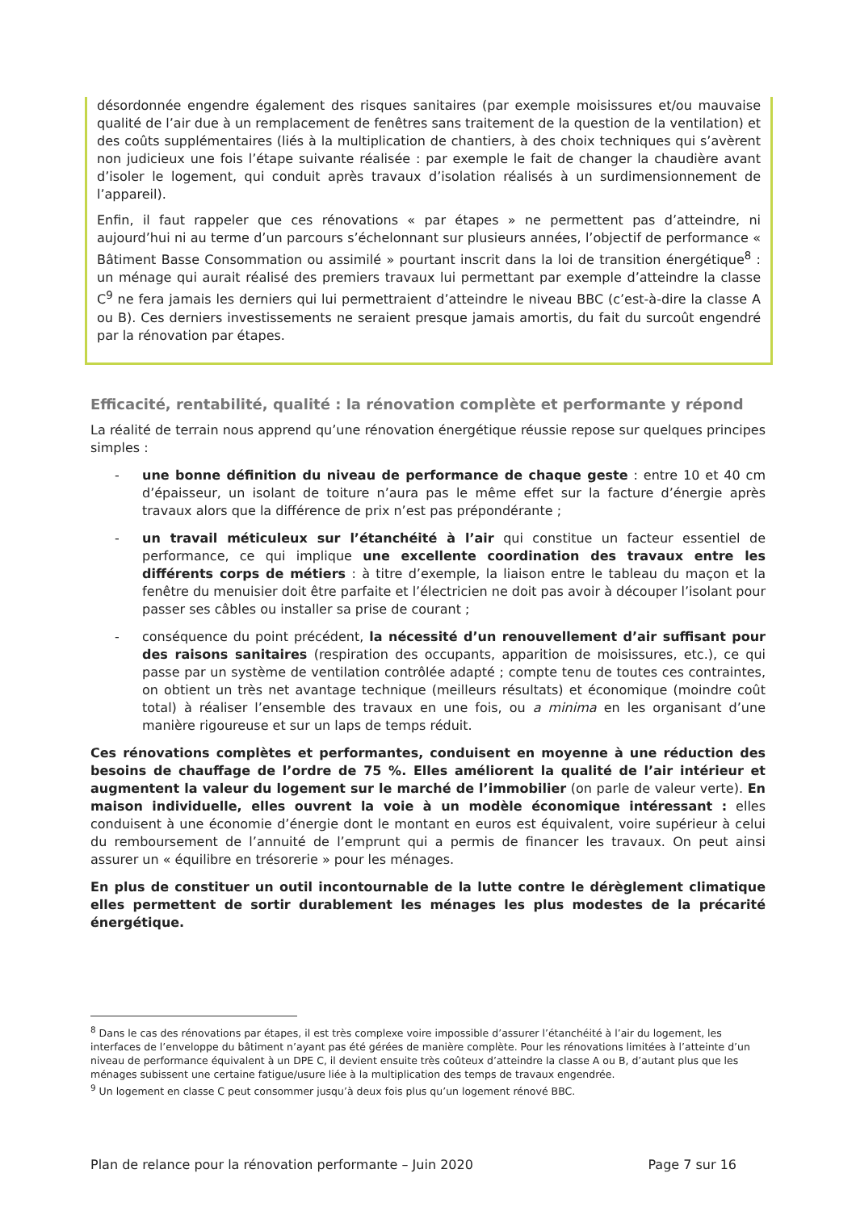désordonnée engendre également des risques sanitaires (par exemple moisissures et/ou mauvaise qualité de l’air due à un remplacement de fenêtres sans traitement de la question de la ventilation) et des coûts supplémentaires (liés à la multiplication de chantiers, à des choix techniques qui s’avèrent non judicieux une fois l’étape suivante réalisée : par exemple le fait de changer la chaudière avant d’isoler le logement, qui conduit après travaux d’isolation réalisés à un surdimensionnement de l’appareil).
Enfin, il faut rappeler que ces rénovations « par étapes » ne permettent pas d’atteindre, ni aujourd’hui ni au terme d’un parcours s’échelonnant sur plusieurs années, l’objectif de performance « Bâtiment Basse Consommation ou assimilé » pourtant inscrit dans la loi de transition énergétique<sup>8</sup> : un ménage qui aurait réalisé des premiers travaux lui permettant par exemple d’atteindre la classe C<sup>9</sup> ne fera jamais les derniers qui lui permettraient d’atteindre le niveau BBC (c’est-à-dire la classe A ou B). Ces derniers investissements ne seraient presque jamais amortis, du fait du surcoût engendré par la rénovation par étapes.
Efficacité, rentabilité, qualité : la rénovation complète et performante y répond
La réalité de terrain nous apprend qu’une rénovation énergétique réussie repose sur quelques principes simples :
- une bonne définition du niveau de performance de chaque geste : entre 10 et 40 cm d’épaisseur, un isolant de toiture n’aura pas le même effet sur la facture d’énergie après travaux alors que la différence de prix n’est pas prépondérante ;
- un travail méticuleux sur l’étanchéité à l’air qui constitue un facteur essentiel de performance, ce qui implique une excellente coordination des travaux entre les différents corps de métiers : à titre d’exemple, la liaison entre le tableau du maçon et la fenêtre du menuisier doit être parfaite et l’électricien ne doit pas avoir à découper l’isolant pour passer ses câbles ou installer sa prise de courant ;
- conséquence du point précédent, la nécessité d’un renouvellement d’air suffisant pour des raisons sanitaires (respiration des occupants, apparition de moisissures, etc.), ce qui passe par un système de ventilation contrôlée adapté ; compte tenu de toutes ces contraintes, on obtient un très net avantage technique (meilleurs résultats) et économique (moindre coût total) à réaliser l’ensemble des travaux en une fois, ou a minima en les organisant d’une manière rigoureuse et sur un laps de temps réduit.
Ces rénovations complètes et performantes, conduisent en moyenne à une réduction des besoins de chauffage de l’ordre de 75 %. Elles améliorent la qualité de l’air intérieur et augmentent la valeur du logement sur le marché de l’immobilier (on parle de valeur verte). En maison individuelle, elles ouvrent la voie à un modèle économique intéressant : elles conduisent à une économie d’énergie dont le montant en euros est équivalent, voire supérieur à celui du remboursement de l’annuité de l’emprunt qui a permis de financer les travaux. On peut ainsi assurer un « équilibre en trésorerie » pour les ménages.
En plus de constituer un outil incontournable de la lutte contre le dérèglement climatique elles permettent de sortir durablement les ménages les plus modestes de la précarité énergétique.
<sup>8</sup> Dans le cas des rénovations par étapes, il est très complexe voire impossible d’assurer l’étanchéité à l’air du logement, les interfaces de l’enveloppe du bâtiment n’ayant pas été gérées de manière complète. Pour les rénovations limitées à l’atteinte d’un niveau de performance équivalent à un DPE C, il devient ensuite très coûteux d’atteindre la classe A ou B, d’autant plus que les ménages subissent une certaine fatigue/usure liée à la multiplication des temps de travaux engendrée.
<sup>9</sup> Un logement en classe C peut consommer jusqu’à deux fois plus qu’un logement rénové BBC.
Plan de relance pour la rénovation performante – Juin 2020 Page 7 sur 16